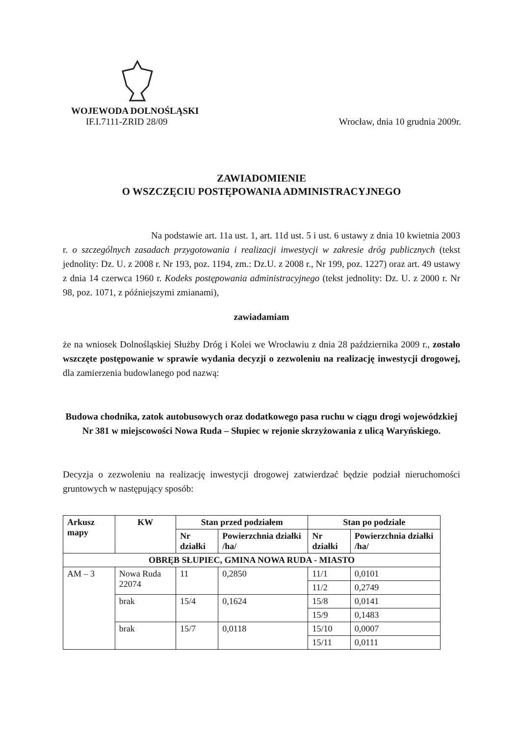WOJEWODA DOLNOŚLĄSKI
IF.I.7111-ZRID 28/09 Wrocław, dnia 10 grudnia 2009r.
ZAWIADOMIENIE
O WSZCZĘCIU POSTĘPOWANIA ADMINISTRACYJNEGO
Na podstawie art. 11a ust. 1, art. 11d ust. 5 i ust. 6 ustawy z dnia 10 kwietnia 2003 r. o szczególnych zasadach przygotowania i realizacji inwestycji w zakresie dróg publicznych (tekst jednolity: Dz. U. z 2008 r. Nr 193, poz. 1194, zm.: Dz.U. z 2008 r., Nr 199, poz. 1227) oraz art. 49 ustawy z dnia 14 czerwca 1960 r. Kodeks postępowania administracyjnego (tekst jednolity: Dz. U. z 2000 r. Nr 98, poz. 1071, z późniejszymi zmianami),
zawiadamiam
że na wniosek Dolnośląskiej Służby Dróg i Kolei we Wrocławiu z dnia 28 października 2009 r., zostało wszczęte postępowanie w sprawie wydania decyzji o zezwoleniu na realizację inwestycji drogowej, dla zamierzenia budowlanego pod nazwą:
Budowa chodnika, zatok autobusowych oraz dodatkowego pasa ruchu w ciągu drogi wojewódzkiej Nr 381 w miejscowości Nowa Ruda – Słupiec w rejonie skrzyżowania z ulicą Waryńskiego.
Decyzja o zezwoleniu na realizację inwestycji drogowej zatwierdzać będzie podział nieruchomości gruntowych w następujący sposób:
| Arkusz mapy | KW | Stan przed podziałem | | Stan po podziale | |
| --- | --- | --- | --- | --- | --- |
| | | Nr działki | Powierzchnia działki /ha/ | Nr działki | Powierzchnia działki /ha/ |
| OBRĘB SŁUPIEC, GMINA NOWA RUDA - MIASTO | | | | | |
| AM – 3 | Nowa Ruda 22074 | 11 | 0,2850 | 11/1 | 0,0101 |
| | | | | 11/2 | 0,2749 |
| | brak | 15/4 | 0,1624 | 15/8 | 0,0141 |
| | | | | 15/9 | 0,1483 |
| | brak | 15/7 | 0,0118 | 15/10 | 0,0007 |
| | | | | 15/11 | 0,0111 |